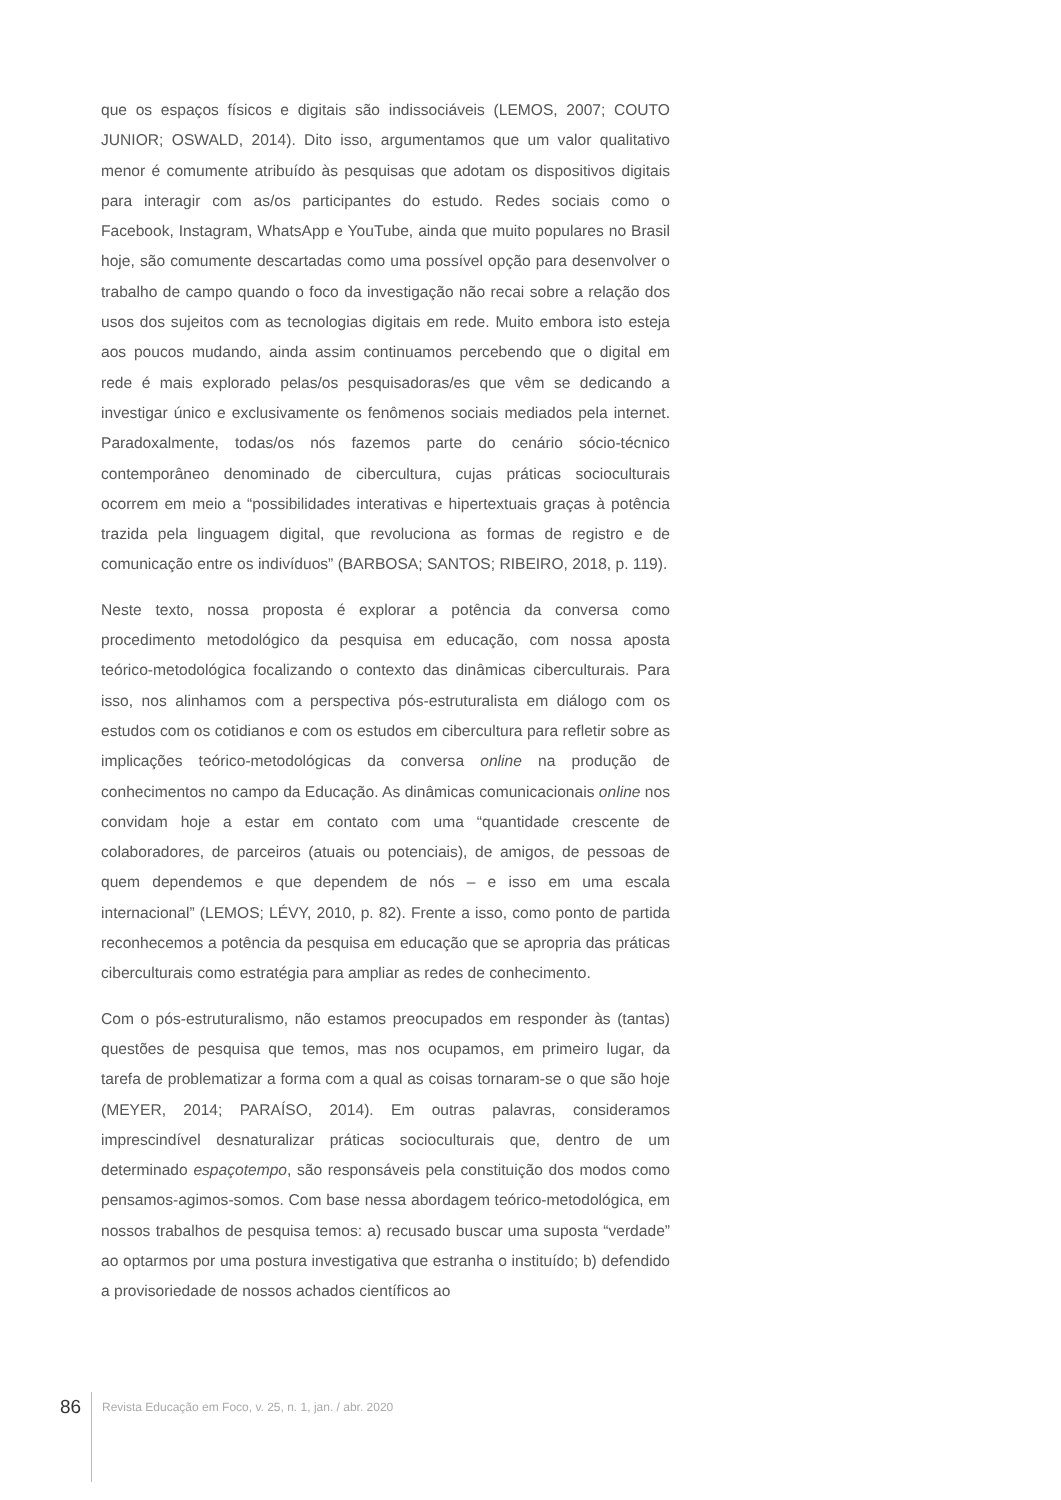que os espaços físicos e digitais são indissociáveis (LEMOS, 2007; COUTO JUNIOR; OSWALD, 2014). Dito isso, argumentamos que um valor qualitativo menor é comumente atribuído às pesquisas que adotam os dispositivos digitais para interagir com as/os participantes do estudo. Redes sociais como o Facebook, Instagram, WhatsApp e YouTube, ainda que muito populares no Brasil hoje, são comumente descartadas como uma possível opção para desenvolver o trabalho de campo quando o foco da investigação não recai sobre a relação dos usos dos sujeitos com as tecnologias digitais em rede. Muito embora isto esteja aos poucos mudando, ainda assim continuamos percebendo que o digital em rede é mais explorado pelas/os pesquisadoras/es que vêm se dedicando a investigar único e exclusivamente os fenômenos sociais mediados pela internet. Paradoxalmente, todas/os nós fazemos parte do cenário sócio-técnico contemporâneo denominado de cibercultura, cujas práticas socioculturais ocorrem em meio a “possibilidades interativas e hipertextuais graças à potência trazida pela linguagem digital, que revoluciona as formas de registro e de comunicação entre os indivíduos” (BARBOSA; SANTOS; RIBEIRO, 2018, p. 119).
Neste texto, nossa proposta é explorar a potência da conversa como procedimento metodológico da pesquisa em educação, com nossa aposta teórico-metodológica focalizando o contexto das dinâmicas ciberculturais. Para isso, nos alinhamos com a perspectiva pós-estruturalista em diálogo com os estudos com os cotidianos e com os estudos em cibercultura para refletir sobre as implicações teórico-metodológicas da conversa online na produção de conhecimentos no campo da Educação. As dinâmicas comunicacionais online nos convidam hoje a estar em contato com uma “quantidade crescente de colaboradores, de parceiros (atuais ou potenciais), de amigos, de pessoas de quem dependemos e que dependem de nós – e isso em uma escala internacional” (LEMOS; LÉVY, 2010, p. 82). Frente a isso, como ponto de partida reconhecemos a potência da pesquisa em educação que se apropria das práticas ciberculturais como estratégia para ampliar as redes de conhecimento.
Com o pós-estruturalismo, não estamos preocupados em responder às (tantas) questões de pesquisa que temos, mas nos ocupamos, em primeiro lugar, da tarefa de problematizar a forma com a qual as coisas tornaram-se o que são hoje (MEYER, 2014; PARAÍSO, 2014). Em outras palavras, consideramos imprescindível desnaturalizar práticas socioculturais que, dentro de um determinado espaçotempo, são responsáveis pela constituição dos modos como pensamos-agimos-somos. Com base nessa abordagem teórico-metodológica, em nossos trabalhos de pesquisa temos: a) recusado buscar uma suposta “verdade” ao optarmos por uma postura investigativa que estranha o instituído; b) defendido a provisoriedade de nossos achados científicos ao
86 Revista Educação em Foco, v. 25, n. 1, jan. / abr. 2020